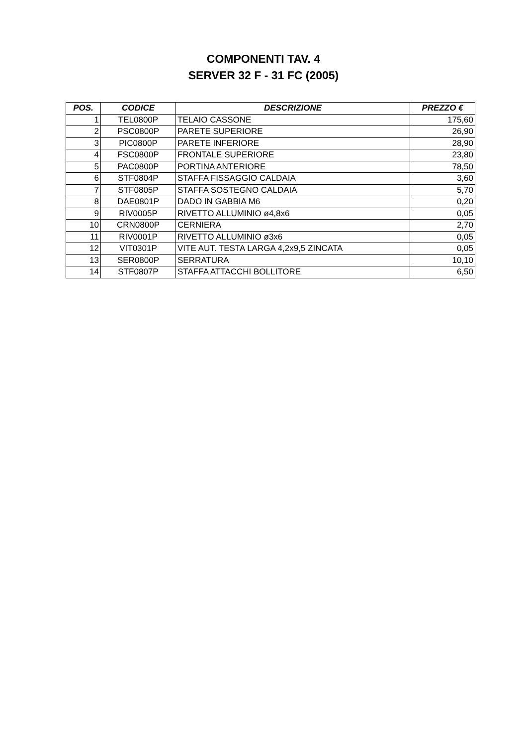COMPONENTI TAV. 4
SERVER 32 F - 31 FC (2005)
| POS. | CODICE | DESCRIZIONE | PREZZO € |
| --- | --- | --- | --- |
| 1 | TEL0800P | TELAIO CASSONE | 175,60 |
| 2 | PSC0800P | PARETE SUPERIORE | 26,90 |
| 3 | PIC0800P | PARETE INFERIORE | 28,90 |
| 4 | FSC0800P | FRONTALE SUPERIORE | 23,80 |
| 5 | PAC0800P | PORTINA ANTERIORE | 78,50 |
| 6 | STF0804P | STAFFA FISSAGGIO CALDAIA | 3,60 |
| 7 | STF0805P | STAFFA SOSTEGNO CALDAIA | 5,70 |
| 8 | DAE0801P | DADO IN GABBIA M6 | 0,20 |
| 9 | RIV0005P | RIVETTO ALLUMINIO ø4,8x6 | 0,05 |
| 10 | CRN0800P | CERNIERA | 2,70 |
| 11 | RIV0001P | RIVETTO ALLUMINIO ø3x6 | 0,05 |
| 12 | VIT0301P | VITE AUT. TESTA LARGA 4,2x9,5 ZINCATA | 0,05 |
| 13 | SER0800P | SERRATURA | 10,10 |
| 14 | STF0807P | STAFFA ATTACCHI BOLLITORE | 6,50 |